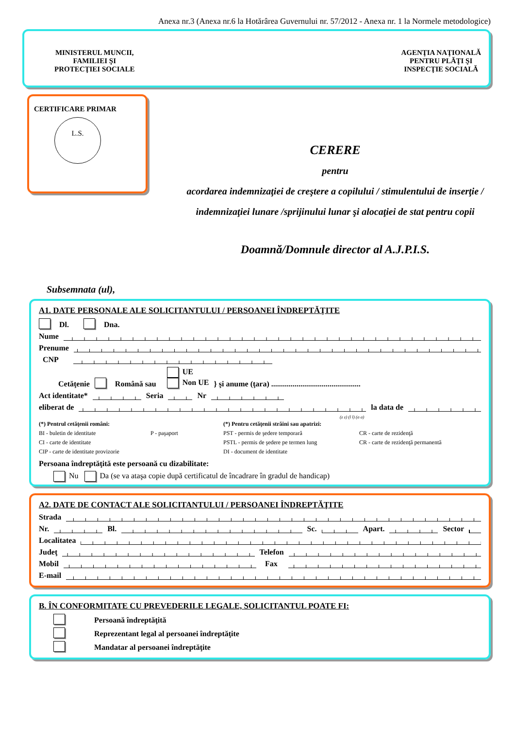Anexa nr.3 (Anexa nr.6 la Hotărârea Guvernului nr. 57/2012 - Anexa nr. 1 la Normele metodologice)
MINISTERUL MUNCII,
FAMILIEI ŞI
PROTECŢIEI SOCIALE
AGENŢIA NAŢIONALĂ
PENTRU PLĂŢI ŞI
INSPECŢIE SOCIALĂ
CERTIFICARE PRIMAR
L.S.
CERERE
pentru
acordarea indemnizaţiei de creştere a copilului / stimulentului de inserţie /
indemnizaţiei lunare /sprijinului lunar şi alocaţiei de stat pentru copii
Doamnă/Domnule director al A.J.P.I.S.
Subsemnata (ul),
A1. DATE PERSONALE ALE SOLICITANTULUI / PERSOANEI ÎNDREPTĂŢITE
Dl. Dna.
Nume
Prenume
CNP
Cetăţenie Română sau UE
Non UE } şi anume (ţara) ..............................................
Act identitate* Seria Nr
eliberat de la data de
(z z) (l l) (a a)
(*) Pentrul cetăţenii români: (*) Pentru cetăţenii străini sau apatrizi: BI - buletin de identitate P - paşaport PST - permis de şedere temporară CR - carte de rezidenţă CI - carte de identitate PSTL - permis de şedere pe termen lung CR - carte de rezidenţă permanentă CIP - carte de identitate provizorie DI - document de identitate
Persoana îndreptăţită este persoană cu dizabilitate:
Nu Da (se va ataşa copie după certificatul de încadrare în gradul de handicap)
A2. DATE DE CONTACT ALE SOLICITANTULUI / PERSOANEI ÎNDREPTĂŢITE
Strada
Nr. Bl. Sc. Apart. Sector
Localitatea
Judeţ Telefon
Mobil Fax
E-mail
B. ÎN CONFORMITATE CU PREVEDERILE LEGALE, SOLICITANTUL POATE FI:
Persoană îndreptăţită
Reprezentant legal al persoanei îndreptăţite
Mandatar al persoanei îndreptăţite